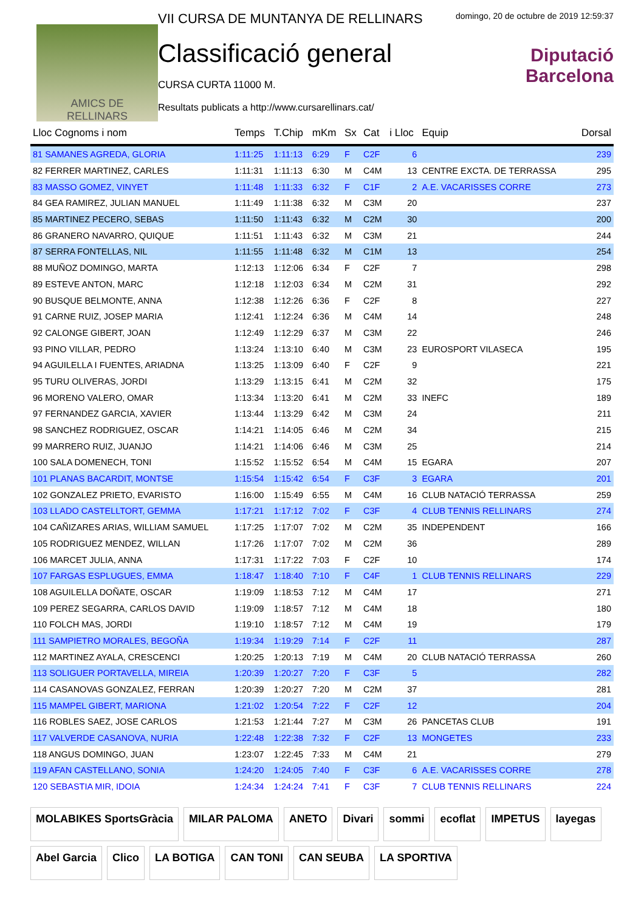AMICS DE
RELLINARS
VII CURSA DE MUNTANYA DE RELLINARS
Classificació general
CURSA CURTA 11000 M.
Resultats publicats a http://www.cursarellinars.cat/
domingo, 20 de octubre de 2019 12:59:37
Diputació
Barcelona
| Lloc Cognoms i nom | Temps | T.Chip | mKm | Sx | Cat | i Lloc | Equip | Dorsal |
| --- | --- | --- | --- | --- | --- | --- | --- | --- |
| 81 SAMANES AGREDA, GLORIA | 1:11:25 | 1:11:13 | 6:29 | F | C2F | 6 | | 239 |
| 82 FERRER MARTINEZ, CARLES | 1:11:31 | 1:11:13 | 6:30 | M | C4M | 13 | CENTRE EXCTA. DE TERRASSA | 295 |
| 83 MASSO GOMEZ, VINYET | 1:11:48 | 1:11:33 | 6:32 | F | C1F | 2 | A.E. VACARISSES CORRE | 273 |
| 84 GEA RAMIREZ, JULIAN MANUEL | 1:11:49 | 1:11:38 | 6:32 | M | C3M | 20 | | 237 |
| 85 MARTINEZ PECERO, SEBAS | 1:11:50 | 1:11:43 | 6:32 | M | C2M | 30 | | 200 |
| 86 GRANERO NAVARRO, QUIQUE | 1:11:51 | 1:11:43 | 6:32 | M | C3M | 21 | | 244 |
| 87 SERRA FONTELLAS, NIL | 1:11:55 | 1:11:48 | 6:32 | M | C1M | 13 | | 254 |
| 88 MUÑOZ DOMINGO, MARTA | 1:12:13 | 1:12:06 | 6:34 | F | C2F | 7 | | 298 |
| 89 ESTEVE ANTON, MARC | 1:12:18 | 1:12:03 | 6:34 | M | C2M | 31 | | 292 |
| 90 BUSQUE BELMONTE, ANNA | 1:12:38 | 1:12:26 | 6:36 | F | C2F | 8 | | 227 |
| 91 CARNE RUIZ, JOSEP MARIA | 1:12:41 | 1:12:24 | 6:36 | M | C4M | 14 | | 248 |
| 92 CALONGE GIBERT, JOAN | 1:12:49 | 1:12:29 | 6:37 | M | C3M | 22 | | 246 |
| 93 PINO VILLAR, PEDRO | 1:13:24 | 1:13:10 | 6:40 | M | C3M | 23 | EUROSPORT VILASECA | 195 |
| 94 AGUILELLA I FUENTES, ARIADNA | 1:13:25 | 1:13:09 | 6:40 | F | C2F | 9 | | 221 |
| 95 TURU OLIVERAS, JORDI | 1:13:29 | 1:13:15 | 6:41 | M | C2M | 32 | | 175 |
| 96 MORENO VALERO, OMAR | 1:13:34 | 1:13:20 | 6:41 | M | C2M | 33 | INEFC | 189 |
| 97 FERNANDEZ GARCIA, XAVIER | 1:13:44 | 1:13:29 | 6:42 | M | C3M | 24 | | 211 |
| 98 SANCHEZ RODRIGUEZ, OSCAR | 1:14:21 | 1:14:05 | 6:46 | M | C2M | 34 | | 215 |
| 99 MARRERO RUIZ, JUANJO | 1:14:21 | 1:14:06 | 6:46 | M | C3M | 25 | | 214 |
| 100 SALA DOMENECH, TONI | 1:15:52 | 1:15:52 | 6:54 | M | C4M | 15 | EGARA | 207 |
| 101 PLANAS BACARDIT, MONTSE | 1:15:54 | 1:15:42 | 6:54 | F | C3F | 3 | EGARA | 201 |
| 102 GONZALEZ PRIETO, EVARISTO | 1:16:00 | 1:15:49 | 6:55 | M | C4M | 16 | CLUB NATACIÓ TERRASSA | 259 |
| 103 LLADO CASTELLTORT, GEMMA | 1:17:21 | 1:17:12 | 7:02 | F | C3F | 4 | CLUB TENNIS RELLINARS | 274 |
| 104 CAÑIZARES ARIAS, WILLIAM SAMUEL | 1:17:25 | 1:17:07 | 7:02 | M | C2M | 35 | INDEPENDENT | 166 |
| 105 RODRIGUEZ MENDEZ, WILLAN | 1:17:26 | 1:17:07 | 7:02 | M | C2M | 36 | | 289 |
| 106 MARCET JULIA, ANNA | 1:17:31 | 1:17:22 | 7:03 | F | C2F | 10 | | 174 |
| 107 FARGAS ESPLUGUES, EMMA | 1:18:47 | 1:18:40 | 7:10 | F | C4F | 1 | CLUB TENNIS RELLINARS | 229 |
| 108 AGUILELLA DOÑATE, OSCAR | 1:19:09 | 1:18:53 | 7:12 | M | C4M | 17 | | 271 |
| 109 PEREZ SEGARRA, CARLOS DAVID | 1:19:09 | 1:18:57 | 7:12 | M | C4M | 18 | | 180 |
| 110 FOLCH MAS, JORDI | 1:19:10 | 1:18:57 | 7:12 | M | C4M | 19 | | 179 |
| 111 SAMPIETRO MORALES, BEGOÑA | 1:19:34 | 1:19:29 | 7:14 | F | C2F | 11 | | 287 |
| 112 MARTINEZ AYALA, CRESCENCI | 1:20:25 | 1:20:13 | 7:19 | M | C4M | 20 | CLUB NATACIÓ TERRASSA | 260 |
| 113 SOLIGUER PORTAVELLA, MIREIA | 1:20:39 | 1:20:27 | 7:20 | F | C3F | 5 | | 282 |
| 114 CASANOVAS GONZALEZ, FERRAN | 1:20:39 | 1:20:27 | 7:20 | M | C2M | 37 | | 281 |
| 115 MAMPEL GIBERT, MARIONA | 1:21:02 | 1:20:54 | 7:22 | F | C2F | 12 | | 204 |
| 116 ROBLES SAEZ, JOSE CARLOS | 1:21:53 | 1:21:44 | 7:27 | M | C3M | 26 | PANCETAS CLUB | 191 |
| 117 VALVERDE CASANOVA, NURIA | 1:22:48 | 1:22:38 | 7:32 | F | C2F | 13 | MONGETES | 233 |
| 118 ANGUS DOMINGO, JUAN | 1:23:07 | 1:22:45 | 7:33 | M | C4M | 21 | | 279 |
| 119 AFAN CASTELLANO, SONIA | 1:24:20 | 1:24:05 | 7:40 | F | C3F | 6 | A.E. VACARISSES CORRE | 278 |
| 120 SEBASTIA MIR, IDOIA | 1:24:34 | 1:24:24 | 7:41 | F | C3F | 7 | CLUB TENNIS RELLINARS | 224 |
MOLABIKES SportsGràcia
MILAR PALOMA
ANETO
Divari
sommi
ecoflat
IMPETUS
layegas
Abel Garcia
Clico
LA BOTIGA
CAN TONI
CAN SEUBA
LA SPORTIVA